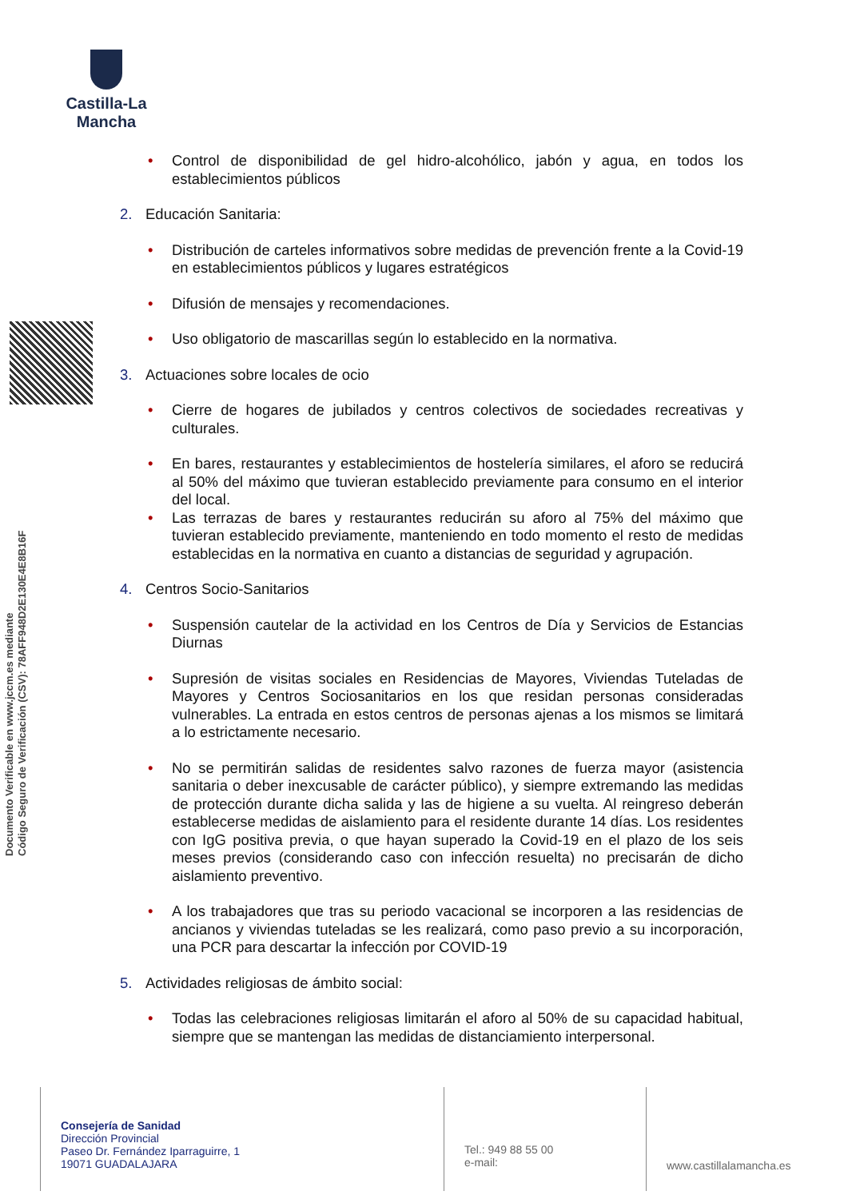Castilla-La Mancha
Documento Verificable en www.jccm.es mediante
Código Seguro de Verificación (CSV): 78AFF948D2E130E4E8B16F
• Control de disponibilidad de gel hidro-alcohólico, jabón y agua, en todos los establecimientos públicos
2. Educación Sanitaria:
• Distribución de carteles informativos sobre medidas de prevención frente a la Covid-19 en establecimientos públicos y lugares estratégicos
• Difusión de mensajes y recomendaciones.
• Uso obligatorio de mascarillas según lo establecido en la normativa.
3. Actuaciones sobre locales de ocio
• Cierre de hogares de jubilados y centros colectivos de sociedades recreativas y culturales.
• En bares, restaurantes y establecimientos de hostelería similares, el aforo se reducirá al 50% del máximo que tuvieran establecido previamente para consumo en el interior del local.
• Las terrazas de bares y restaurantes reducirán su aforo al 75% del máximo que tuvieran establecido previamente, manteniendo en todo momento el resto de medidas establecidas en la normativa en cuanto a distancias de seguridad y agrupación.
4. Centros Socio-Sanitarios
• Suspensión cautelar de la actividad en los Centros de Día y Servicios de Estancias Diurnas
• Supresión de visitas sociales en Residencias de Mayores, Viviendas Tuteladas de Mayores y Centros Sociosanitarios en los que residan personas consideradas vulnerables. La entrada en estos centros de personas ajenas a los mismos se limitará a lo estrictamente necesario.
• No se permitirán salidas de residentes salvo razones de fuerza mayor (asistencia sanitaria o deber inexcusable de carácter público), y siempre extremando las medidas de protección durante dicha salida y las de higiene a su vuelta. Al reingreso deberán establecerse medidas de aislamiento para el residente durante 14 días. Los residentes con IgG positiva previa, o que hayan superado la Covid-19 en el plazo de los seis meses previos (considerando caso con infección resuelta) no precisarán de dicho aislamiento preventivo.
• A los trabajadores que tras su periodo vacacional se incorporen a las residencias de ancianos y viviendas tuteladas se les realizará, como paso previo a su incorporación, una PCR para descartar la infección por COVID-19
5. Actividades religiosas de ámbito social:
• Todas las celebraciones religiosas limitarán el aforo al 50% de su capacidad habitual, siempre que se mantengan las medidas de distanciamiento interpersonal.
Consejería de Sanidad
Dirección Provincial
Paseo Dr. Fernández Iparraguirre, 1
19071 GUADALAJARA
Tel.: 949 88 55 00
e-mail:
www.castillalamancha.es